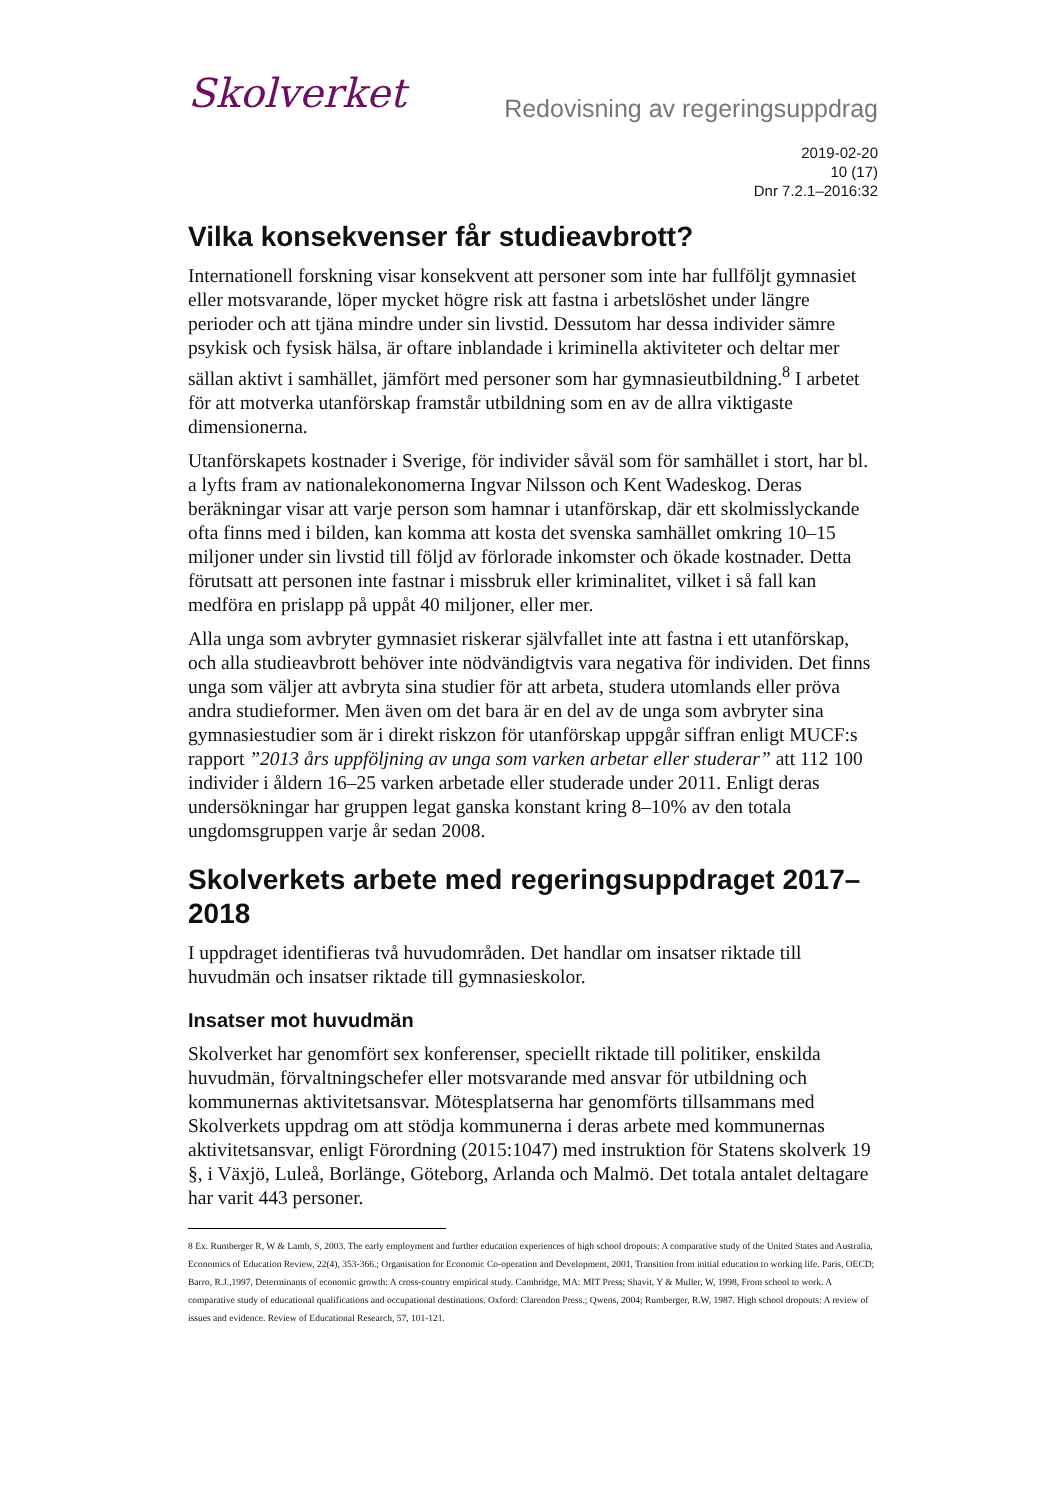Skolverket
Redovisning av regeringsuppdrag
2019-02-20
10 (17)
Dnr 7.2.1–2016:32
Vilka konsekvenser får studieavbrott?
Internationell forskning visar konsekvent att personer som inte har fullföljt gymnasiet eller motsvarande, löper mycket högre risk att fastna i arbetslöshet under längre perioder och att tjäna mindre under sin livstid. Dessutom har dessa individer sämre psykisk och fysisk hälsa, är oftare inblandade i kriminella aktiviteter och deltar mer sällan aktivt i samhället, jämfört med personer som har gymnasieutbildning.<sup>8</sup> I arbetet för att motverka utanförskap framstår utbildning som en av de allra viktigaste dimensionerna.
Utanförskapets kostnader i Sverige, för individer såväl som för samhället i stort, har bl. a lyfts fram av nationalekonomerna Ingvar Nilsson och Kent Wadeskog. Deras beräkningar visar att varje person som hamnar i utanförskap, där ett skolmisslyckande ofta finns med i bilden, kan komma att kosta det svenska samhället omkring 10–15 miljoner under sin livstid till följd av förlorade inkomster och ökade kostnader. Detta förutsatt att personen inte fastnar i missbruk eller kriminalitet, vilket i så fall kan medföra en prislapp på uppåt 40 miljoner, eller mer.
Alla unga som avbryter gymnasiet riskerar självfallet inte att fastna i ett utanförskap, och alla studieavbrott behöver inte nödvändigtvis vara negativa för individen. Det finns unga som väljer att avbryta sina studier för att arbeta, studera utomlands eller pröva andra studieformer. Men även om det bara är en del av de unga som avbryter sina gymnasiestudier som är i direkt riskzon för utanförskap uppgår siffran enligt MUCF:s rapport ”2013 års uppföljning av unga som varken arbetar eller studerar” att 112 100 individer i åldern 16–25 varken arbetade eller studerade under 2011. Enligt deras undersökningar har gruppen legat ganska konstant kring 8–10% av den totala ungdomsgruppen varje år sedan 2008.
Skolverkets arbete med regeringsuppdraget 2017–2018
I uppdraget identifieras två huvudområden. Det handlar om insatser riktade till huvudmän och insatser riktade till gymnasieskolor.
Insatser mot huvudmän
Skolverket har genomfört sex konferenser, speciellt riktade till politiker, enskilda huvudmän, förvaltningschefer eller motsvarande med ansvar för utbildning och kommunernas aktivitetsansvar. Mötesplatserna har genomförts tillsammans med Skolverkets uppdrag om att stödja kommunerna i deras arbete med kommunernas aktivitetsansvar, enligt Förordning (2015:1047) med instruktion för Statens skolverk 19 §, i Växjö, Luleå, Borlänge, Göteborg, Arlanda och Malmö. Det totala antalet deltagare har varit 443 personer.
8 Ex. Rumberger R, W & Lamb, S, 2003. The early employment and further education experiences of high school dropouts: A comparative study of the United States and Australia, Economics of Education Review, 22(4), 353-366.; Organisation for Economic Co-operation and Development, 2001, Transition from initial education to working life. Paris, OECD; Barro, R.J.,1997, Determinants of economic growth: A cross-country empirical study. Cambridge, MA: MIT Press; Shavit, Y & Muller, W, 1998, From school to work. A comparative study of educational qualifications and occupational destinations. Oxford: Clarendon Press.; Qwens, 2004; Rumberger, R.W, 1987. High school dropouts: A review of issues and evidence. Review of Educational Research, 57, 101-121.